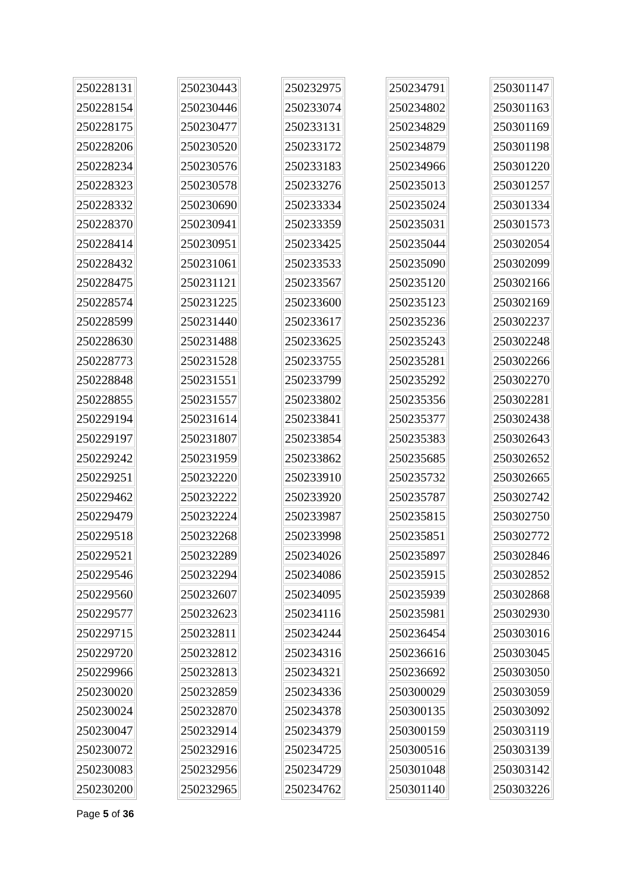| 250228131 |
| 250228154 |
| 250228175 |
| 250228206 |
| 250228234 |
| 250228323 |
| 250228332 |
| 250228370 |
| 250228414 |
| 250228432 |
| 250228475 |
| 250228574 |
| 250228599 |
| 250228630 |
| 250228773 |
| 250228848 |
| 250228855 |
| 250229194 |
| 250229197 |
| 250229242 |
| 250229251 |
| 250229462 |
| 250229479 |
| 250229518 |
| 250229521 |
| 250229546 |
| 250229560 |
| 250229577 |
| 250229715 |
| 250229720 |
| 250229966 |
| 250230020 |
| 250230024 |
| 250230047 |
| 250230072 |
| 250230083 |
| 250230200 |
| 250230443 |
| 250230446 |
| 250230477 |
| 250230520 |
| 250230576 |
| 250230578 |
| 250230690 |
| 250230941 |
| 250230951 |
| 250231061 |
| 250231121 |
| 250231225 |
| 250231440 |
| 250231488 |
| 250231528 |
| 250231551 |
| 250231557 |
| 250231614 |
| 250231807 |
| 250231959 |
| 250232220 |
| 250232222 |
| 250232224 |
| 250232268 |
| 250232289 |
| 250232294 |
| 250232607 |
| 250232623 |
| 250232811 |
| 250232812 |
| 250232813 |
| 250232859 |
| 250232870 |
| 250232914 |
| 250232916 |
| 250232956 |
| 250232965 |
| 250232975 |
| 250233074 |
| 250233131 |
| 250233172 |
| 250233183 |
| 250233276 |
| 250233334 |
| 250233359 |
| 250233425 |
| 250233533 |
| 250233567 |
| 250233600 |
| 250233617 |
| 250233625 |
| 250233755 |
| 250233799 |
| 250233802 |
| 250233841 |
| 250233854 |
| 250233862 |
| 250233910 |
| 250233920 |
| 250233987 |
| 250233998 |
| 250234026 |
| 250234086 |
| 250234095 |
| 250234116 |
| 250234244 |
| 250234316 |
| 250234321 |
| 250234336 |
| 250234378 |
| 250234379 |
| 250234725 |
| 250234729 |
| 250234762 |
| 250234791 |
| 250234802 |
| 250234829 |
| 250234879 |
| 250234966 |
| 250235013 |
| 250235024 |
| 250235031 |
| 250235044 |
| 250235090 |
| 250235120 |
| 250235123 |
| 250235236 |
| 250235243 |
| 250235281 |
| 250235292 |
| 250235356 |
| 250235377 |
| 250235383 |
| 250235685 |
| 250235732 |
| 250235787 |
| 250235815 |
| 250235851 |
| 250235897 |
| 250235915 |
| 250235939 |
| 250235981 |
| 250236454 |
| 250236616 |
| 250236692 |
| 250300029 |
| 250300135 |
| 250300159 |
| 250300516 |
| 250301048 |
| 250301140 |
| 250301147 |
| 250301163 |
| 250301169 |
| 250301198 |
| 250301220 |
| 250301257 |
| 250301334 |
| 250301573 |
| 250302054 |
| 250302099 |
| 250302166 |
| 250302169 |
| 250302237 |
| 250302248 |
| 250302266 |
| 250302270 |
| 250302281 |
| 250302438 |
| 250302643 |
| 250302652 |
| 250302665 |
| 250302742 |
| 250302750 |
| 250302772 |
| 250302846 |
| 250302852 |
| 250302868 |
| 250302930 |
| 250303016 |
| 250303045 |
| 250303050 |
| 250303059 |
| 250303092 |
| 250303119 |
| 250303139 |
| 250303142 |
| 250303226 |
Page 5 of 36